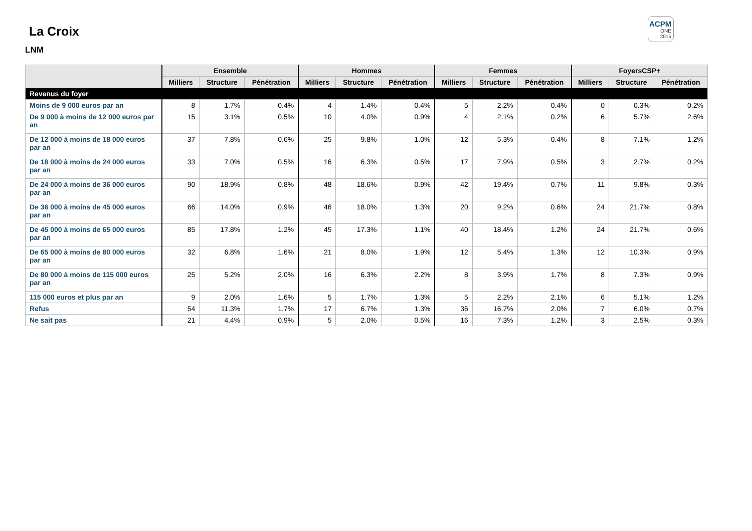La Croix
LNM
ACPM
ONE
2015
| | Ensemble | | | Hommes | | | Femmes | | | FoyersCSP+ | | |
| --- | --- | --- | --- | --- | --- | --- | --- | --- | --- | --- | --- | --- |
| | Milliers | Structure | Pénétration | Milliers | Structure | Pénétration | Milliers | Structure | Pénétration | Milliers | Structure | Pénétration |
| Revenus du foyer | | | | | | | | | | | | |
| Moins de 9 000 euros par an | 8 | 1.7% | 0.4% | 4 | 1.4% | 0.4% | 5 | 2.2% | 0.4% | 0 | 0.3% | 0.2% |
| De 9 000 à moins de 12 000 euros par an | 15 | 3.1% | 0.5% | 10 | 4.0% | 0.9% | 4 | 2.1% | 0.2% | 6 | 5.7% | 2.6% |
| De 12 000 à moins de 18 000 euros par an | 37 | 7.8% | 0.6% | 25 | 9.8% | 1.0% | 12 | 5.3% | 0.4% | 8 | 7.1% | 1.2% |
| De 18 000 à moins de 24 000 euros par an | 33 | 7.0% | 0.5% | 16 | 6.3% | 0.5% | 17 | 7.9% | 0.5% | 3 | 2.7% | 0.2% |
| De 24 000 à moins de 36 000 euros par an | 90 | 18.9% | 0.8% | 48 | 18.6% | 0.9% | 42 | 19.4% | 0.7% | 11 | 9.8% | 0.3% |
| De 36 000 à moins de 45 000 euros par an | 66 | 14.0% | 0.9% | 46 | 18.0% | 1.3% | 20 | 9.2% | 0.6% | 24 | 21.7% | 0.8% |
| De 45 000 à moins de 65 000 euros par an | 85 | 17.8% | 1.2% | 45 | 17.3% | 1.1% | 40 | 18.4% | 1.2% | 24 | 21.7% | 0.6% |
| De 65 000 à moins de 80 000 euros par an | 32 | 6.8% | 1.6% | 21 | 8.0% | 1.9% | 12 | 5.4% | 1.3% | 12 | 10.3% | 0.9% |
| De 80 000 à moins de 115 000 euros par an | 25 | 5.2% | 2.0% | 16 | 6.3% | 2.2% | 8 | 3.9% | 1.7% | 8 | 7.3% | 0.9% |
| 115 000 euros et plus par an | 9 | 2.0% | 1.6% | 5 | 1.7% | 1.3% | 5 | 2.2% | 2.1% | 6 | 5.1% | 1.2% |
| Refus | 54 | 11.3% | 1.7% | 17 | 6.7% | 1.3% | 36 | 16.7% | 2.0% | 7 | 6.0% | 0.7% |
| Ne sait pas | 21 | 4.4% | 0.9% | 5 | 2.0% | 0.5% | 16 | 7.3% | 1.2% | 3 | 2.5% | 0.3% |